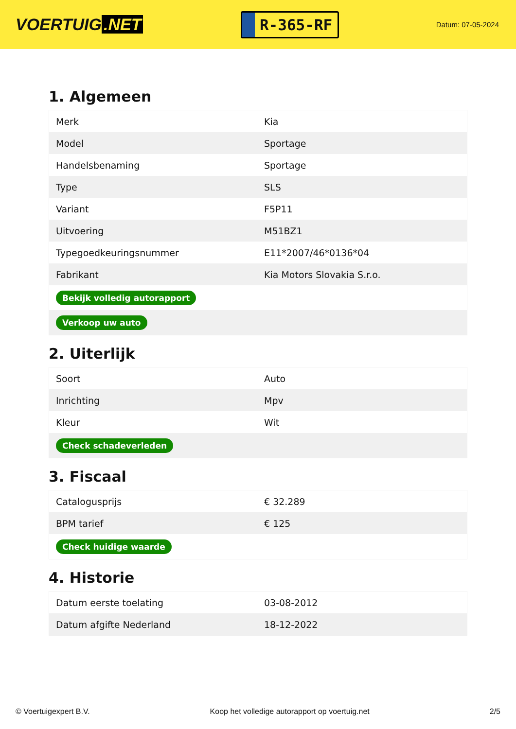VOERTUIG.NET
R-365-RF
Datum: 07-05-2024
1. Algemeen
| Merk | Kia |
| Model | Sportage |
| Handelsbenaming | Sportage |
| Type | SLS |
| Variant | F5P11 |
| Uitvoering | M51BZ1 |
| Typegoedkeuringsnummer | E11*2007/46*0136*04 |
| Fabrikant | Kia Motors Slovakia S.r.o. |
| Bekijk volledig autorapport | |
| Verkoop uw auto | |
2. Uiterlijk
| Soort | Auto |
| Inrichting | Mpv |
| Kleur | Wit |
| Check schadeverleden | |
3. Fiscaal
| Catalogusprijs | € 32.289 |
| BPM tarief | € 125 |
| Check huidige waarde | |
4. Historie
| Datum eerste toelating | 03-08-2012 |
| Datum afgifte Nederland | 18-12-2022 |
© Voertuigexpert B.V. Koop het volledige autorapport op voertuig.net 2/5